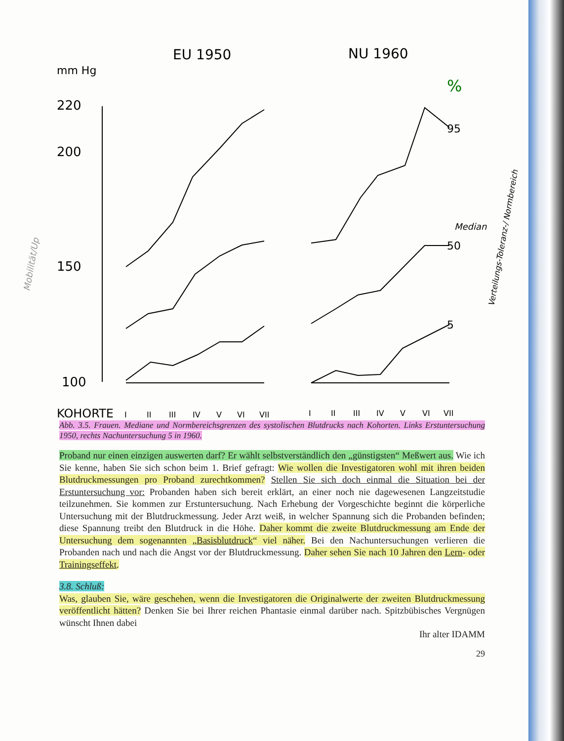mm Hg
EU 1950
NU 1960
%
220
200
150
100
95
50
5
Median
KOHORTE
I
II
III
IV
V
VI
VII
I
II
III
IV
V
VI
VII
Verteilungs-Toleranz-/ Normbereich
Mobilität/Up
Abb. 3.5. Frauen. Mediane und Normbereichsgrenzen des systolischen Blutdrucks nach Kohorten. Links Erstuntersuchung 1950, rechts Nachuntersuchung 5 in 1960.
Proband nur einen einzigen auswerten darf? Er wählt selbstverständlich den „günstigsten“ Meßwert aus. Wie ich Sie kenne, haben Sie sich schon beim 1. Brief gefragt: Wie wollen die Investigatoren wohl mit ihren beiden Blutdruckmessungen pro Proband zurechtkommen? Stellen Sie sich doch einmal die Situation bei der Erstuntersuchung vor: Probanden haben sich bereit erklärt, an einer noch nie dagewesenen Langzeitstudie teilzunehmen. Sie kommen zur Erstuntersuchung. Nach Erhebung der Vorgeschichte beginnt die körperliche Untersuchung mit der Blutdruckmessung. Jeder Arzt weiß, in welcher Spannung sich die Probanden befinden; diese Spannung treibt den Blutdruck in die Höhe. Daher kommt die zweite Blutdruckmessung am Ende der Untersuchung dem sogenannten „Basisblutdruck“ viel näher. Bei den Nachuntersuchungen verlieren die Probanden nach und nach die Angst vor der Blutdruckmessung. Daher sehen Sie nach 10 Jahren den Lern- oder Trainingseffekt.
3.8. Schluß:
Was, glauben Sie, wäre geschehen, wenn die Investigatoren die Originalwerte der zweiten Blutdruckmessung veröffentlicht hätten? Denken Sie bei Ihrer reichen Phantasie einmal darüber nach. Spitzbübisches Vergnügen wünscht Ihnen dabei
Ihr alter IDAMM
29